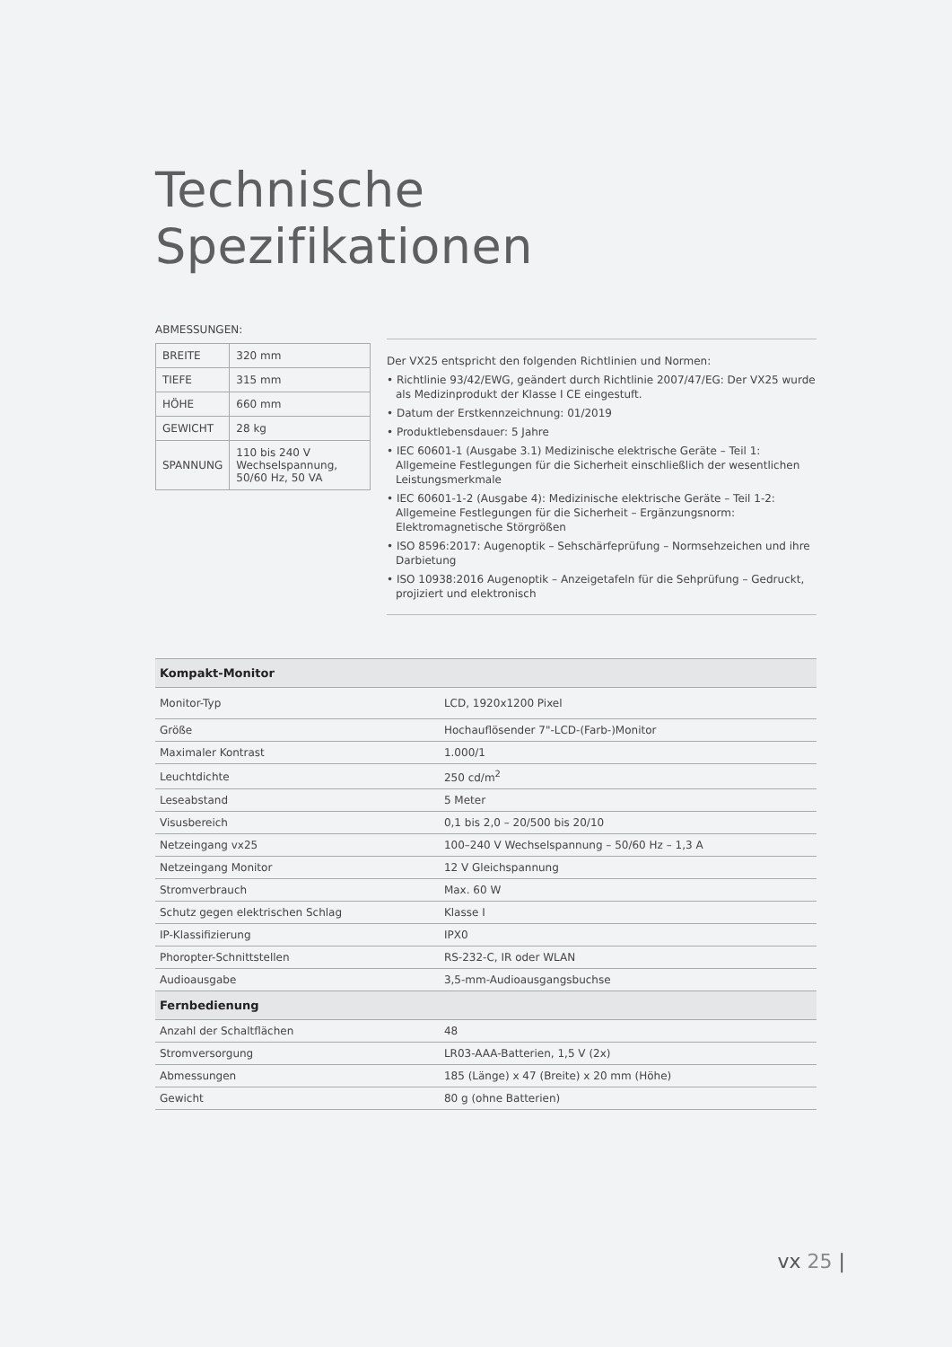Technische Spezifikationen
ABMESSUNGEN:
| BREITE | 320 mm |
| TIEFE | 315 mm |
| HÖHE | 660 mm |
| GEWICHT | 28 kg |
| SPANNUNG | 110 bis 240 V Wechselspannung, 50/60 Hz, 50 VA |
Der VX25 entspricht den folgenden Richtlinien und Normen:
• Richtlinie 93/42/EWG, geändert durch Richtlinie 2007/47/EG: Der VX25 wurde als Medizinprodukt der Klasse I CE eingestuft.
• Datum der Erstkennzeichnung: 01/2019
• Produktlebensdauer: 5 Jahre
• IEC 60601-1 (Ausgabe 3.1) Medizinische elektrische Geräte – Teil 1: Allgemeine Festlegungen für die Sicherheit einschließlich der wesentlichen Leistungsmerkmale
• IEC 60601-1-2 (Ausgabe 4): Medizinische elektrische Geräte – Teil 1-2: Allgemeine Festlegungen für die Sicherheit – Ergänzungsnorm: Elektromagnetische Störgrößen
• ISO 8596:2017: Augenoptik – Sehschärfeprüfung – Normsehzeichen und ihre Darbietung
• ISO 10938:2016 Augenoptik – Anzeigetafeln für die Sehprüfung – Gedruckt, projiziert und elektronisch
| Kompakt-Monitor | |
| --- | --- |
| Monitor-Typ | LCD, 1920x1200 Pixel |
| Größe | Hochauflösender 7"-LCD-(Farb-)Monitor |
| Maximaler Kontrast | 1.000/1 |
| Leuchtdichte | 250 cd/m<sup>2</sup> |
| Leseabstand | 5 Meter |
| Visusbereich | 0,1 bis 2,0 – 20/500 bis 20/10 |
| Netzeingang vx25 | 100–240 V Wechselspannung – 50/60 Hz – 1,3 A |
| Netzeingang Monitor | 12 V Gleichspannung |
| Stromverbrauch | Max. 60 W |
| Schutz gegen elektrischen Schlag | Klasse I |
| IP-Klassifizierung | IPX0 |
| Phoropter-Schnittstellen | RS-232-C, IR oder WLAN |
| Audioausgabe | 3,5-mm-Audioausgangsbuchse |
| Fernbedienung | |
| Anzahl der Schaltflächen | 48 |
| Stromversorgung | LR03-AAA-Batterien, 1,5 V (2x) |
| Abmessungen | 185 (Länge) x 47 (Breite) x 20 mm (Höhe) |
| Gewicht | 80 g (ohne Batterien) |
vx 25 |